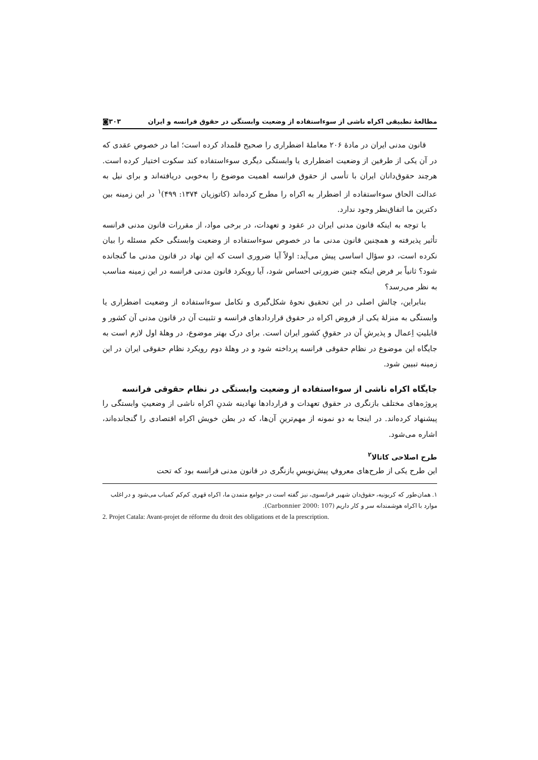مطالعهٔ تطبیقی اکراه ناشی از سوءاستفاده از وضعیت وابستگی در حقوق فرانسه و ایران ◙۳۰۳
قانون مدنی ایران در مادهٔ ۲۰۶ معاملهٔ اضطراری را صحیح قلمداد کرده است؛ اما در خصوص عقدی که در آن یکی از طرفین از وضعیت اضطراری یا وابستگی دیگری سوءاستفاده کند سکوت اختیار کرده است. هرچند حقوق‌دانان ایران با تأسی از حقوق فرانسه اهمیت موضوع را به‌خوبی دریافته‌اند و برای نیل به عدالت الحاق سوءاستفاده از اضطرار به اکراه را مطرح کرده‌اند (کاتوزیان ۱۳۷۴: ۴۹۹)<sup>۱</sup> در این زمینه بین دکترین ما اتفاق‌نظر وجود ندارد.
با توجه به اینکه قانون مدنی ایران در عقود و تعهدات، در برخی مواد، از مقررات قانون مدنی فرانسه تأثیر پذیرفته و همچنین قانون مدنی ما در خصوص سوءاستفاده از وضعیت وابستگی حکم مسئله را بیان نکرده است، دو سؤال اساسی پیش می‌آید: اولاً آیا ضروری است که این نهاد در قانون مدنی ما گنجانده شود؟ ثانیاً بر فرض اینکه چنین ضرورتی احساس شود، آیا رویکرد قانون مدنی فرانسه در این زمینه مناسب به نظر می‌رسد؟
بنابراین، چالش اصلی در این تحقیق نحوهٔ شکل‌گیری و تکامل سوءاستفاده از وضعیت اضطراری یا وابستگی به منزلهٔ یکی از فروض اکراه در حقوق قراردادهای فرانسه و تثبیت آن در قانون مدنی آن کشور و قابلیتِ اِعمال و پذیرشِ آن در حقوقِ کشور ایران است. برای درک بهتر موضوع، در وهلهٔ اول لازم است به جایگاه این موضوع در نظام حقوقی فرانسه پرداخته شود و در وهلهٔ دوم رویکرد نظام حقوقی ایران در این زمینه تبیین شود.
جایگاه اکراه ناشی از سوءاستفاده از وضعیت وابستگی در نظام حقوقی فرانسه
پروژه‌های مختلف بازنگری در حقوق تعهدات و قراردادها نهادینه شدنِ اکراه ناشی از وضعیتِ وابستگی را پیشنهاد کرده‌اند. در اینجا به دو نمونه از مهم‌ترینِ آن‌ها، که در بطن خویش اکراه اقتصادی را گنجانده‌اند، اشاره می‌شود.
طرح اصلاحی کاتالا<sup>۲</sup>
این طرح یکی از طرح‌های معروفِ پیش‌نویسِ بازنگری در قانون مدنی فرانسه بود که تحت
۱. همان‌طور که کربونیه، حقوق‌دان شهیر فرانسوی، نیز گفته است در جوامع متمدن ما، اکراه قهری کم‌کم کمیاب می‌شود و در اغلب موارد با اکراه هوشمندانه سر و کار داریم (Carbonnier 2000: 107).
2. Projet Catala: Avant-projet de réforme du droit des obligations et de la prescription.